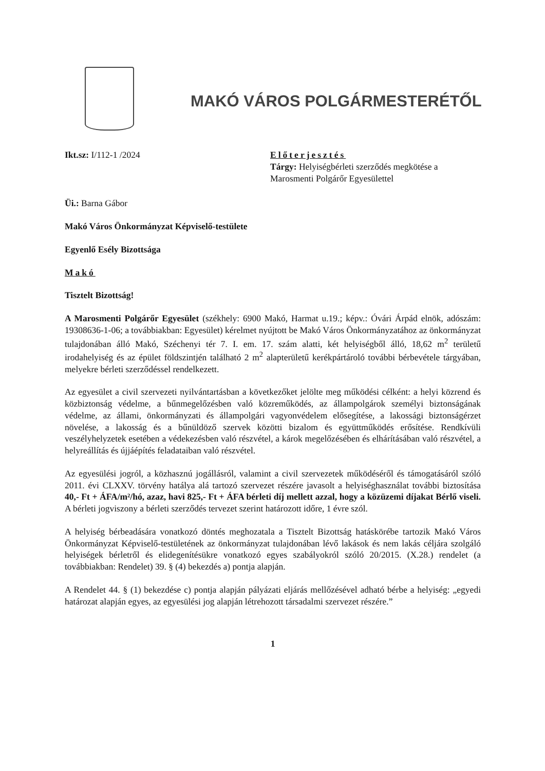MAKÓ VÁROS POLGÁRMESTERÉTŐL
Ikt.sz: I/112-1 /2024 Előterjesztés
Tárgy: Helyiségbérleti szerződés megkötése a Marosmenti Polgárőr Egyesülettel
Üi.: Barna Gábor
Makó Város Önkormányzat Képviselő-testülete
Egyenlő Esély Bizottsága
Makó
Tisztelt Bizottság!
A Marosmenti Polgárőr Egyesület (székhely: 6900 Makó, Harmat u.19.; képv.: Óvári Árpád elnök, adószám: 19308636-1-06; a továbbiakban: Egyesület) kérelmet nyújtott be Makó Város Önkormányzatához az önkormányzat tulajdonában álló Makó, Széchenyi tér 7. I. em. 17. szám alatti, két helyiségből álló, 18,62 m<sup>2</sup> területű irodahelyiség és az épület földszintjén található 2 m<sup>2</sup> alapterületű kerékpártároló további bérbevétele tárgyában, melyekre bérleti szerződéssel rendelkezett.
Az egyesület a civil szervezeti nyilvántartásban a következőket jelölte meg működési célként: a helyi közrend és közbiztonság védelme, a bűnmegelőzésben való közreműködés, az állampolgárok személyi biztonságának védelme, az állami, önkormányzati és állampolgári vagyonvédelem elősegítése, a lakossági biztonságérzet növelése, a lakosság és a bűnüldöző szervek közötti bizalom és együttműködés erősítése. Rendkívüli veszélyhelyzetek esetében a védekezésben való részvétel, a károk megelőzésében és elhárításában való részvétel, a helyreállítás és újjáépítés feladataiban való részvétel.
Az egyesülési jogról, a közhasznú jogállásról, valamint a civil szervezetek működéséről és támogatásáról szóló 2011. évi CLXXV. törvény hatálya alá tartozó szervezet részére javasolt a helyiséghasználat további biztosítása 40,- Ft + ÁFA/m²/hó, azaz, havi 825,- Ft + ÁFA bérleti díj mellett azzal, hogy a közüzemi díjakat Bérlő viseli. A bérleti jogviszony a bérleti szerződés tervezet szerint határozott időre, 1 évre szól.
A helyiség bérbeadására vonatkozó döntés meghozatala a Tisztelt Bizottság hatáskörébe tartozik Makó Város Önkormányzat Képviselő-testületének az önkormányzat tulajdonában lévő lakások és nem lakás céljára szolgáló helyiségek bérletről és elidegenítésükre vonatkozó egyes szabályokról szóló 20/2015. (X.28.) rendelet (a továbbiakban: Rendelet) 39. § (4) bekezdés a) pontja alapján.
A Rendelet 44. § (1) bekezdése c) pontja alapján pályázati eljárás mellőzésével adható bérbe a helyiség: „egyedi határozat alapján egyes, az egyesülési jog alapján létrehozott társadalmi szervezet részére.”
1